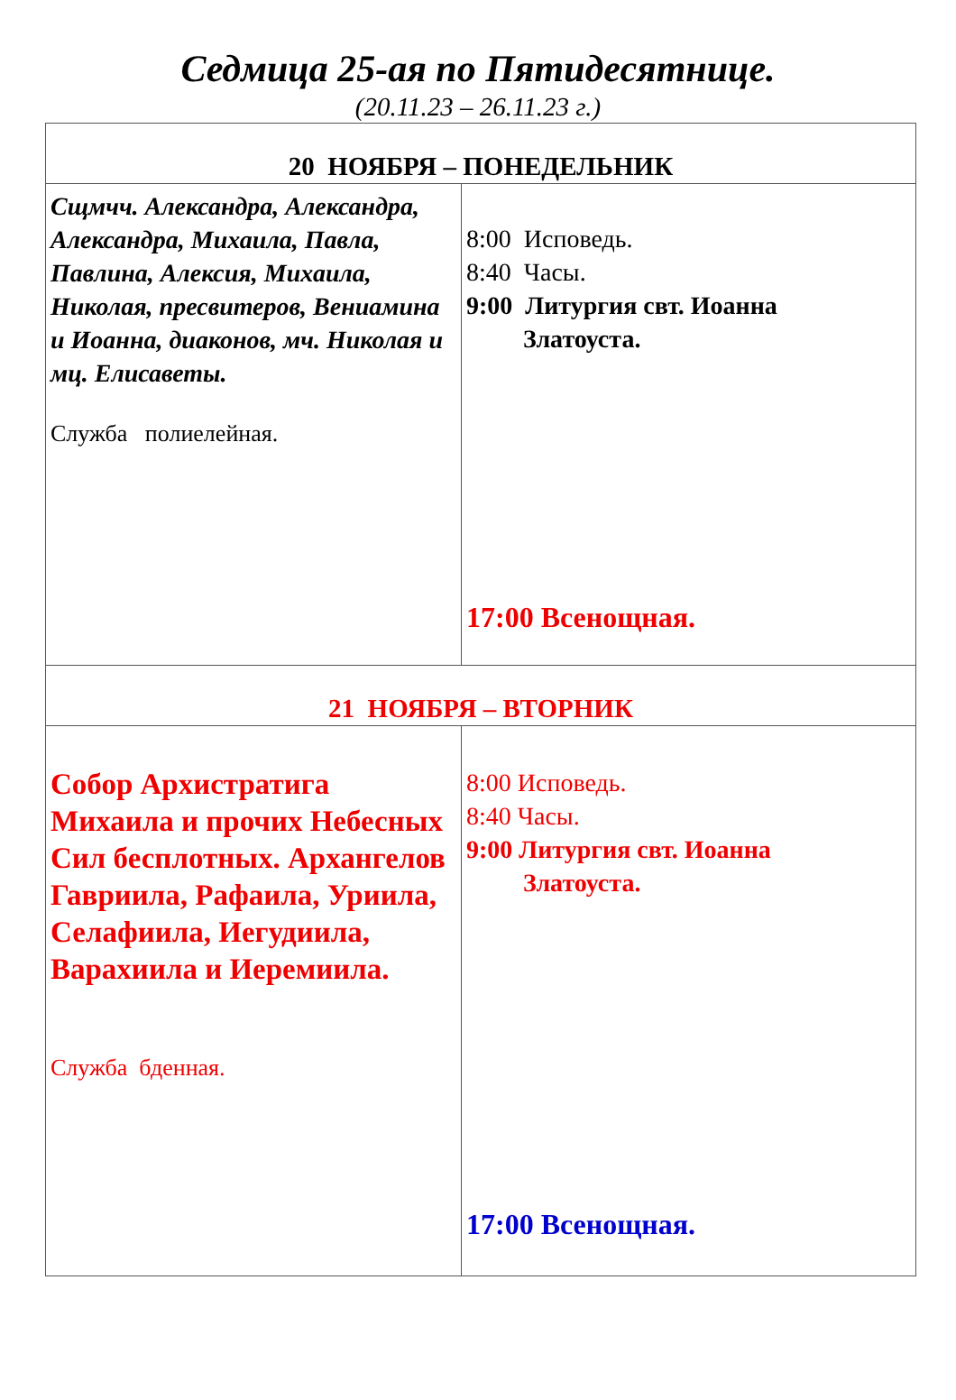Седмица 25-ая по Пятидесятнице.
(20.11.23 – 26.11.23 г.)
| 20 НОЯБРЯ – ПОНЕДЕЛЬНИК | |
| --- | --- |
| Сщмчч. Александра, Александра, Александра, Михаила, Павла, Павлина, Алексия, Михаила, Николая, пресвитеров, Вениамина и Иоанна, диаконов, мч. Николая и мц. Елисаветы. Служба полиелейная. | 8:00 Исповедь. 8:40 Часы. 9:00 Литургия свт. Иоанна Златоуста. 17:00 Всенощная. |
| 21 НОЯБРЯ – ВТОРНИК | |
| Собор Архистратига Михаила и прочих Небесных Сил бесплотных. Архангелов Гавриила, Рафаила, Уриила, Селафиила, Иегудиила, Варахиила и Иеремиила. Служба бденная. | 8:00 Исповедь. 8:40 Часы. 9:00 Литургия свт. Иоанна Златоуста. 17:00 Всенощная. |